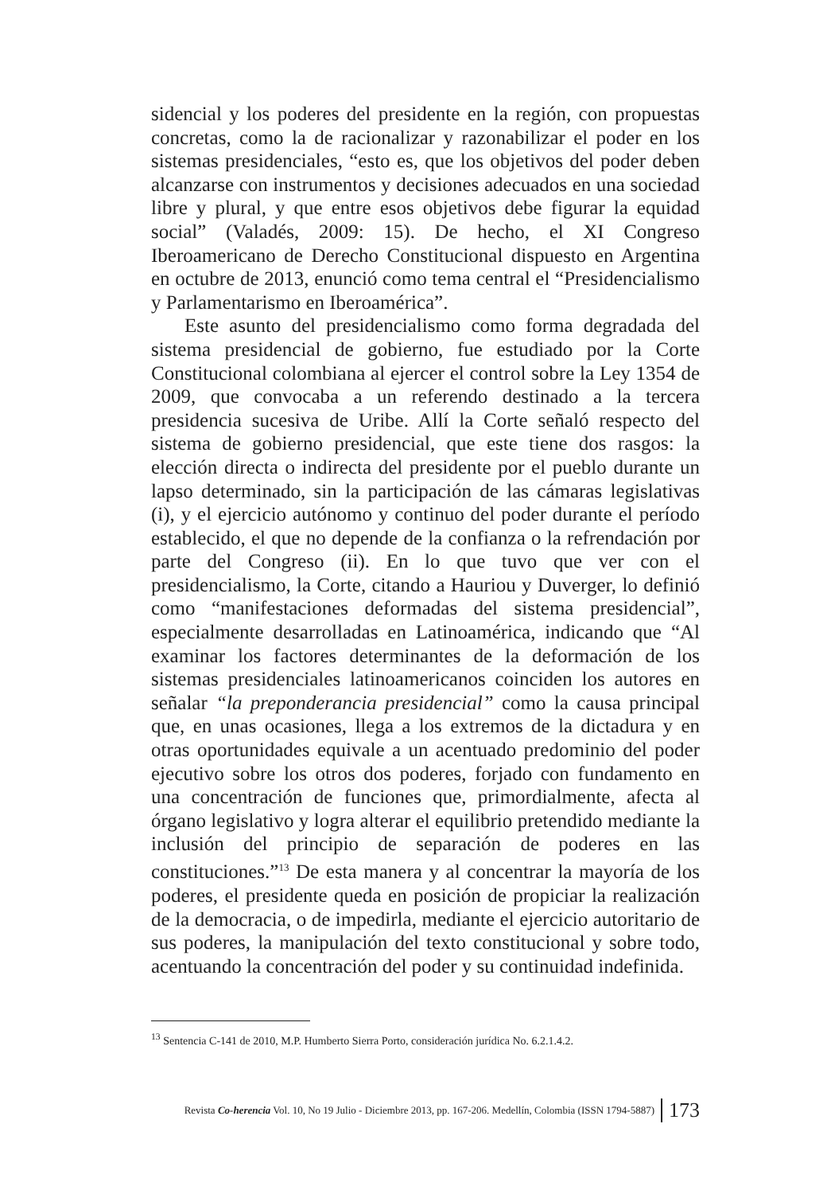sidencial y los poderes del presidente en la región, con propuestas concretas, como la de racionalizar y razonabilizar el poder en los sistemas presidenciales, “esto es, que los objetivos del poder deben alcanzarse con instrumentos y decisiones adecuados en una sociedad libre y plural, y que entre esos objetivos debe figurar la equidad social” (Valadés, 2009: 15). De hecho, el XI Congreso Iberoamericano de Derecho Constitucional dispuesto en Argentina en octubre de 2013, enunció como tema central el “Presidencialismo y Parlamentarismo en Iberoamérica”.
Este asunto del presidencialismo como forma degradada del sistema presidencial de gobierno, fue estudiado por la Corte Constitucional colombiana al ejercer el control sobre la Ley 1354 de 2009, que convocaba a un referendo destinado a la tercera presidencia sucesiva de Uribe. Allí la Corte señaló respecto del sistema de gobierno presidencial, que este tiene dos rasgos: la elección directa o indirecta del presidente por el pueblo durante un lapso determinado, sin la participación de las cámaras legislativas (i), y el ejercicio autónomo y continuo del poder durante el período establecido, el que no depende de la confianza o la refrendación por parte del Congreso (ii). En lo que tuvo que ver con el presidencialismo, la Corte, citando a Hauriou y Duverger, lo definió como “manifestaciones deformadas del sistema presidencial”, especialmente desarrolladas en Latinoamérica, indicando que “Al examinar los factores determinantes de la deformación de los sistemas presidenciales latinoamericanos coinciden los autores en señalar “la preponderancia presidencial” como la causa principal que, en unas ocasiones, llega a los extremos de la dictadura y en otras oportunidades equivale a un acentuado predominio del poder ejecutivo sobre los otros dos poderes, forjado con fundamento en una concentración de funciones que, primordialmente, afecta al órgano legislativo y logra alterar el equilibrio pretendido mediante la inclusión del principio de separación de poderes en las constituciones.”<sup>13</sup> De esta manera y al concentrar la mayoría de los poderes, el presidente queda en posición de propiciar la realización de la democracia, o de impedirla, mediante el ejercicio autoritario de sus poderes, la manipulación del texto constitucional y sobre todo, acentuando la concentración del poder y su continuidad indefinida.
<sup>13</sup> Sentencia C-141 de 2010, M.P. Humberto Sierra Porto, consideración jurídica No. 6.2.1.4.2.
Revista Co-herencia Vol. 10, No 19 Julio - Diciembre 2013, pp. 167-206. Medellín, Colombia (ISSN 1794-5887) 173